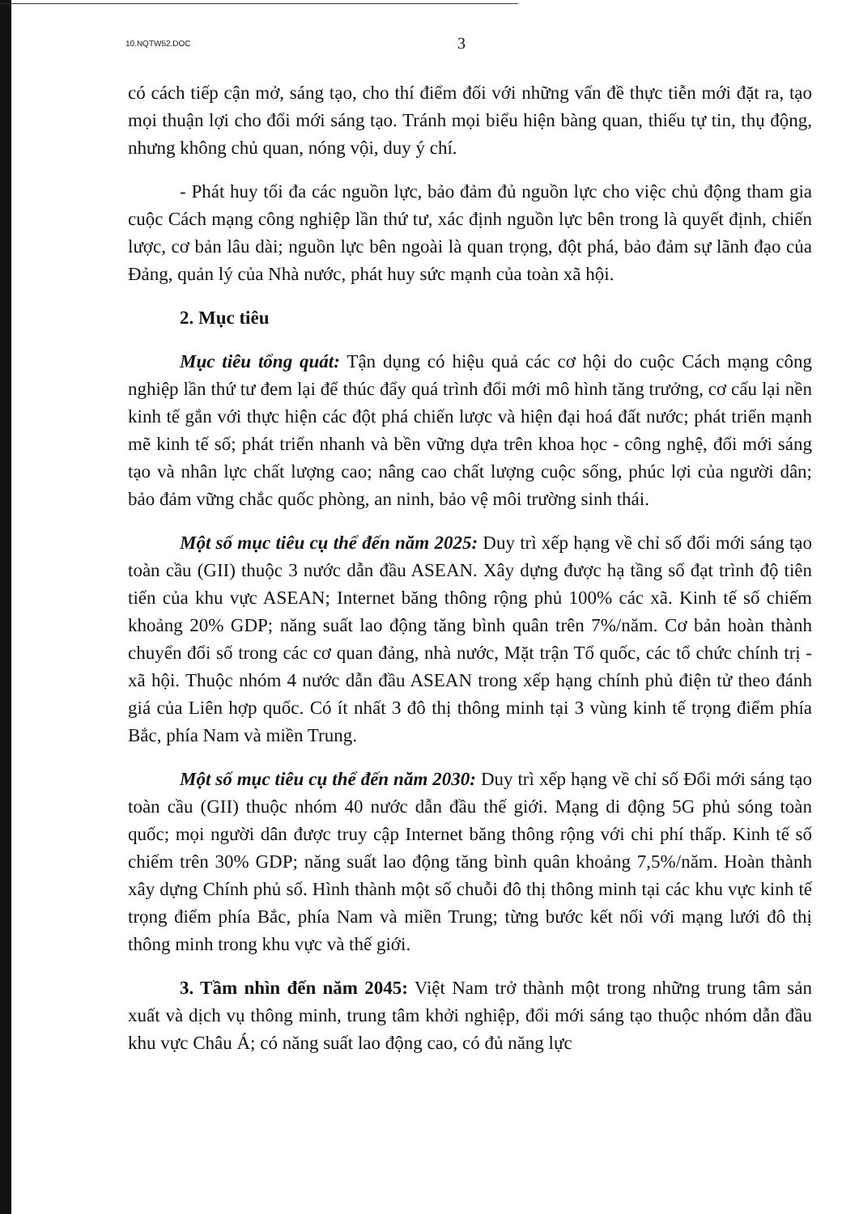10.NQTW52.DOC 3
có cách tiếp cận mở, sáng tạo, cho thí điểm đối với những vấn đề thực tiễn mới đặt ra, tạo mọi thuận lợi cho đổi mới sáng tạo. Tránh mọi biểu hiện bàng quan, thiếu tự tin, thụ động, nhưng không chủ quan, nóng vội, duy ý chí.
- Phát huy tối đa các nguồn lực, bảo đảm đủ nguồn lực cho việc chủ động tham gia cuộc Cách mạng công nghiệp lần thứ tư, xác định nguồn lực bên trong là quyết định, chiến lược, cơ bản lâu dài; nguồn lực bên ngoài là quan trọng, đột phá, bảo đảm sự lãnh đạo của Đảng, quản lý của Nhà nước, phát huy sức mạnh của toàn xã hội.
2. Mục tiêu
Mục tiêu tổng quát: Tận dụng có hiệu quả các cơ hội do cuộc Cách mạng công nghiệp lần thứ tư đem lại để thúc đẩy quá trình đổi mới mô hình tăng trưởng, cơ cấu lại nền kinh tế gắn với thực hiện các đột phá chiến lược và hiện đại hoá đất nước; phát triển mạnh mẽ kinh tế số; phát triển nhanh và bền vững dựa trên khoa học - công nghệ, đổi mới sáng tạo và nhân lực chất lượng cao; nâng cao chất lượng cuộc sống, phúc lợi của người dân; bảo đảm vững chắc quốc phòng, an ninh, bảo vệ môi trường sinh thái.
Một số mục tiêu cụ thể đến năm 2025: Duy trì xếp hạng về chỉ số đổi mới sáng tạo toàn cầu (GII) thuộc 3 nước dẫn đầu ASEAN. Xây dựng được hạ tầng số đạt trình độ tiên tiến của khu vực ASEAN; Internet băng thông rộng phủ 100% các xã. Kinh tế số chiếm khoảng 20% GDP; năng suất lao động tăng bình quân trên 7%/năm. Cơ bản hoàn thành chuyển đổi số trong các cơ quan đảng, nhà nước, Mặt trận Tổ quốc, các tổ chức chính trị - xã hội. Thuộc nhóm 4 nước dẫn đầu ASEAN trong xếp hạng chính phủ điện tử theo đánh giá của Liên hợp quốc. Có ít nhất 3 đô thị thông minh tại 3 vùng kinh tế trọng điểm phía Bắc, phía Nam và miền Trung.
Một số mục tiêu cụ thể đến năm 2030: Duy trì xếp hạng về chỉ số Đổi mới sáng tạo toàn cầu (GII) thuộc nhóm 40 nước dẫn đầu thế giới. Mạng di động 5G phủ sóng toàn quốc; mọi người dân được truy cập Internet băng thông rộng với chi phí thấp. Kinh tế số chiếm trên 30% GDP; năng suất lao động tăng bình quân khoảng 7,5%/năm. Hoàn thành xây dựng Chính phủ số. Hình thành một số chuỗi đô thị thông minh tại các khu vực kinh tế trọng điểm phía Bắc, phía Nam và miền Trung; từng bước kết nối với mạng lưới đô thị thông minh trong khu vực và thế giới.
3. Tầm nhìn đến năm 2045: Việt Nam trở thành một trong những trung tâm sản xuất và dịch vụ thông minh, trung tâm khởi nghiệp, đổi mới sáng tạo thuộc nhóm dẫn đầu khu vực Châu Á; có năng suất lao động cao, có đủ năng lực